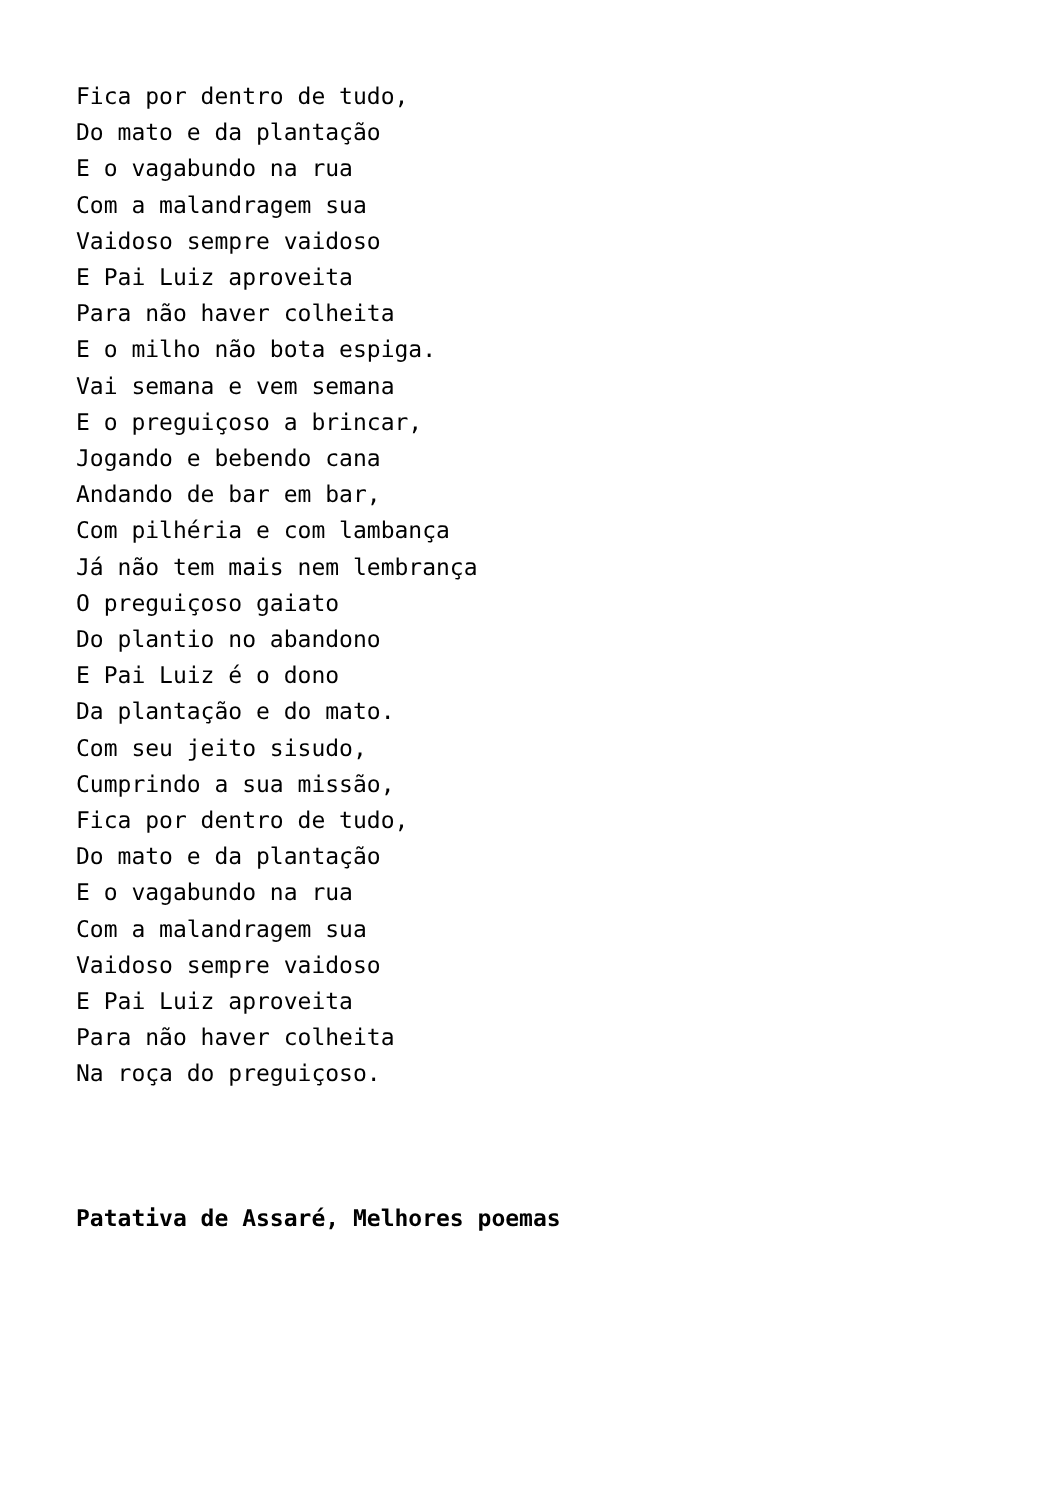Fica por dentro de tudo,
Do mato e da plantação
E o vagabundo na rua
Com a malandragem sua
Vaidoso sempre vaidoso
E Pai Luiz aproveita
Para não haver colheita
E o milho não bota espiga.
Vai semana e vem semana
E o preguiçoso a brincar,
Jogando e bebendo cana
Andando de bar em bar,
Com pilhéria e com lambança
Já não tem mais nem lembrança
O preguiçoso gaiato
Do plantio no abandono
E Pai Luiz é o dono
Da plantação e do mato.
Com seu jeito sisudo,
Cumprindo a sua missão,
Fica por dentro de tudo,
Do mato e da plantação
E o vagabundo na rua
Com a malandragem sua
Vaidoso sempre vaidoso
E Pai Luiz aproveita
Para não haver colheita
Na roça do preguiçoso.
Patativa de Assaré, Melhores poemas